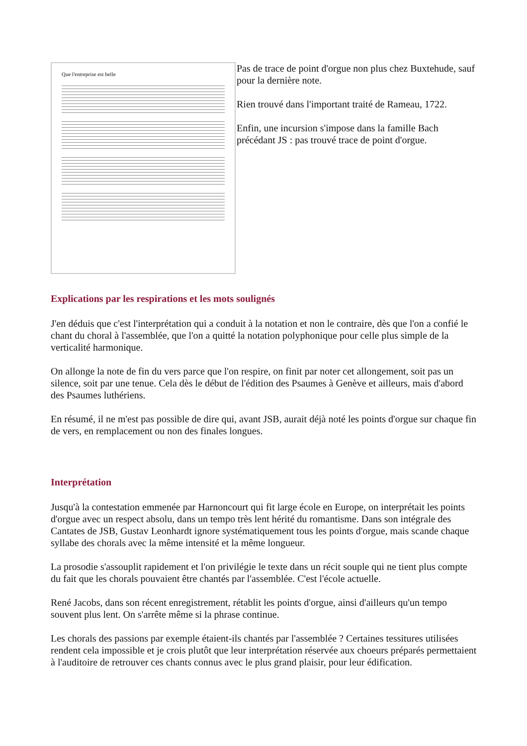Que l'entreprise est belle
Pas de trace de point d'orgue non plus chez Buxtehude, sauf pour la dernière note.
Rien trouvé dans l'important traité de Rameau, 1722.
Enfin, une incursion s'impose dans la famille Bach précédant JS : pas trouvé trace de point d'orgue.
Explications par les respirations et les mots soulignés
J'en déduis que c'est l'interprétation qui a conduit à la notation et non le contraire, dès que l'on a confié le chant du choral à l'assemblée, que l'on a quitté la notation polyphonique pour celle plus simple de la verticalité harmonique.
On allonge la note de fin du vers parce que l'on respire, on finit par noter cet allongement, soit pas un silence, soit par une tenue. Cela dès le début de l'édition des Psaumes à Genève et ailleurs, mais d'abord des Psaumes luthériens.
En résumé, il ne m'est pas possible de dire qui, avant JSB, aurait déjà noté les points d'orgue sur chaque fin de vers, en remplacement ou non des finales longues.
Interprétation
Jusqu'à la contestation emmenée par Harnoncourt qui fit large école en Europe, on interprétait les points d'orgue avec un respect absolu, dans un tempo très lent hérité du romantisme. Dans son intégrale des Cantates de JSB, Gustav Leonhardt ignore systématiquement tous les points d'orgue, mais scande chaque syllabe des chorals avec la même intensité et la même longueur.
La prosodie s'assouplit rapidement et l'on privilégie le texte dans un récit souple qui ne tient plus compte du fait que les chorals pouvaient être chantés par l'assemblée. C'est l'école actuelle.
René Jacobs, dans son récent enregistrement, rétablit les points d'orgue, ainsi d'ailleurs qu'un tempo souvent plus lent. On s'arrête même si la phrase continue.
Les chorals des passions par exemple étaient-ils chantés par l'assemblée ? Certaines tessitures utilisées rendent cela impossible et je crois plutôt que leur interprétation réservée aux choeurs préparés permettaient à l'auditoire de retrouver ces chants connus avec le plus grand plaisir, pour leur édification.